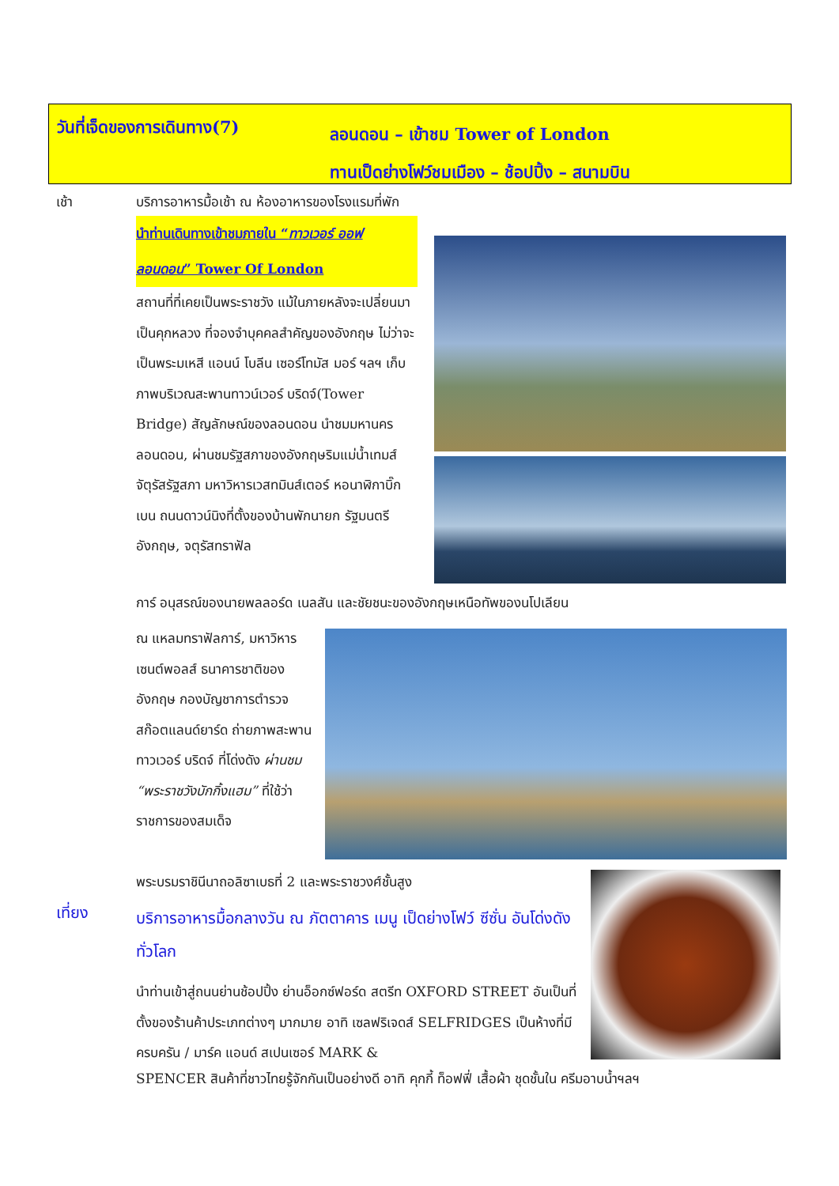วันที่เจ็ดของการเดินทาง(7)
ลอนดอน – เข้าชม Tower of London
ทานเป็ดย่างโฟว์ชมเมือง – ช้อปปิ้ง – สนามบิน
เช้า
บริการอาหารมื้อเช้า ณ ห้องอาหารของโรงแรมที่พัก
นำท่านเดินทางเข้าชมภายใน “ทาวเวอร์ ออฟ ลอนดอน” Tower Of London
สถานที่ที่เคยเป็นพระราชวัง แม้ในภายหลังจะเปลี่ยนมาเป็นคุกหลวง ที่จองจำบุคคลสำคัญของอังกฤษ ไม่ว่าจะเป็นพระมเหสี แอนน์ โบลีน เซอร์โทมัส มอร์ ฯลฯ เก็บภาพบริเวณสะพานทาวน์เวอร์ บริดจ์(Tower Bridge) สัญลักษณ์ของลอนดอน นำชมมหานครลอนดอน, ผ่านชมรัฐสภาของอังกฤษริมแม่น้ำเทมส์ จัตุรัสรัฐสภา มหาวิหารเวสทมินส์เตอร์ หอนาฬิกาบิ๊กเบน ถนนดาวน์นิงที่ตั้งของบ้านพักนายก รัฐมนตรีอังกฤษ, จตุรัสทราฟัล
การ์ อนุสรณ์ของนายพลลอร์ด เนลสัน และชัยชนะของอังกฤษเหนือทัพของนโปเลียน
ณ แหลมทราฟัลการ์, มหาวิหารเซนต์พอลส์ ธนาคารชาติของ อังกฤษ กองบัญชาการตำรวจสก๊อตแลนด์ยาร์ด ถ่ายภาพสะพานทาวเวอร์ บริดจ์ ที่โด่งดัง ผ่านชม “พระราชวังบักกิ้งแฮม” ที่ใช้ว่าราชการของสมเด็จ
พระบรมราชินีนาถอลิซาเบธที่ 2 และพระราชวงศ์ชั้นสูง
เที่ยง
บริการอาหารมื้อกลางวัน ณ ภัตตาคาร เมนู เป็ดย่างโฟว์ ซีซั่น อันโด่งดังทั่วโลก
นำท่านเข้าสู่ถนนย่านช้อปปิ้ง ย่านอ็อกซ์ฟอร์ด สตรีท OXFORD STREET อันเป็นที่ตั้งของร้านค้าประเภทต่างๆ มากมาย อาทิ เซลฟริเจดส์ SELFRIDGES เป็นห้างที่มีครบครัน / มาร์ค แอนด์ สเปนเซอร์ MARK &
SPENCER สินค้าที่ชาวไทยรู้จักกันเป็นอย่างดี อาทิ คุกกี้ ท็อฟฟี่ เสื้อผ้า ชุดชั้นใน ครีมอาบน้ำฯลฯ